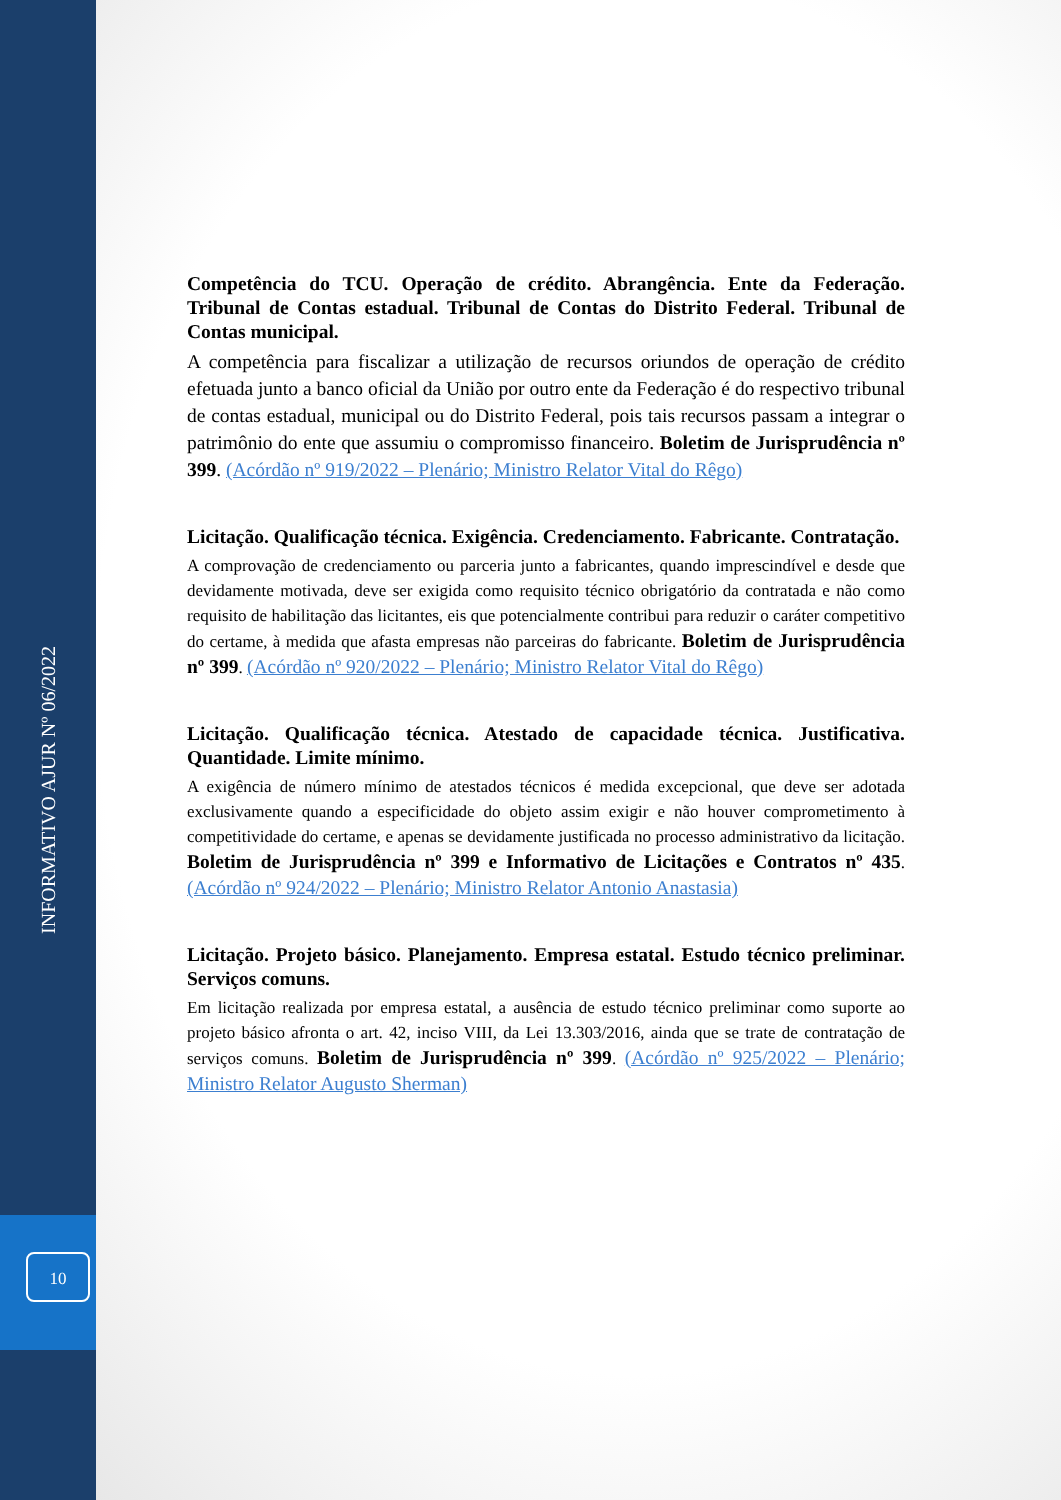INFORMATIVO AJUR Nº 06/2022
10
Competência do TCU. Operação de crédito. Abrangência. Ente da Federação. Tribunal de Contas estadual. Tribunal de Contas do Distrito Federal. Tribunal de Contas municipal.
A competência para fiscalizar a utilização de recursos oriundos de operação de crédito efetuada junto a banco oficial da União por outro ente da Federação é do respectivo tribunal de contas estadual, municipal ou do Distrito Federal, pois tais recursos passam a integrar o patrimônio do ente que assumiu o compromisso financeiro. Boletim de Jurisprudência nº 399. (Acórdão nº 919/2022 – Plenário; Ministro Relator Vital do Rêgo)
Licitação. Qualificação técnica. Exigência. Credenciamento. Fabricante. Contratação.
A comprovação de credenciamento ou parceria junto a fabricantes, quando imprescindível e desde que devidamente motivada, deve ser exigida como requisito técnico obrigatório da contratada e não como requisito de habilitação das licitantes, eis que potencialmente contribui para reduzir o caráter competitivo do certame, à medida que afasta empresas não parceiras do fabricante. Boletim de Jurisprudência nº 399. (Acórdão nº 920/2022 – Plenário; Ministro Relator Vital do Rêgo)
Licitação. Qualificação técnica. Atestado de capacidade técnica. Justificativa. Quantidade. Limite mínimo.
A exigência de número mínimo de atestados técnicos é medida excepcional, que deve ser adotada exclusivamente quando a especificidade do objeto assim exigir e não houver comprometimento à competitividade do certame, e apenas se devidamente justificada no processo administrativo da licitação. Boletim de Jurisprudência nº 399 e Informativo de Licitações e Contratos nº 435. (Acórdão nº 924/2022 – Plenário; Ministro Relator Antonio Anastasia)
Licitação. Projeto básico. Planejamento. Empresa estatal. Estudo técnico preliminar. Serviços comuns.
Em licitação realizada por empresa estatal, a ausência de estudo técnico preliminar como suporte ao projeto básico afronta o art. 42, inciso VIII, da Lei 13.303/2016, ainda que se trate de contratação de serviços comuns. Boletim de Jurisprudência nº 399. (Acórdão nº 925/2022 – Plenário; Ministro Relator Augusto Sherman)